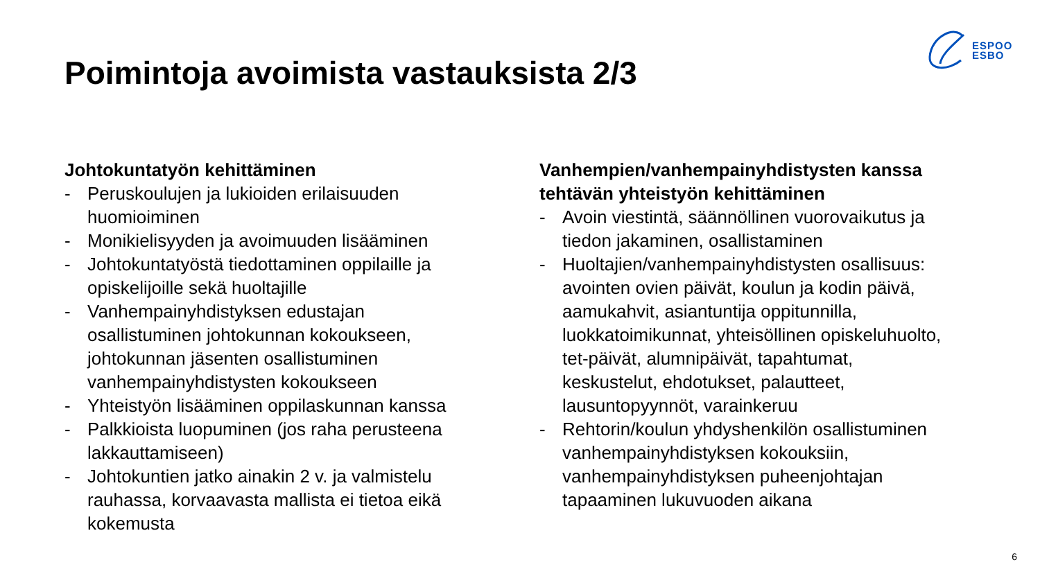ESPOO
ESBO
Poimintoja avoimista vastauksista 2/3
Johtokuntatyön kehittäminen
- Peruskoulujen ja lukioiden erilaisuuden huomioiminen
- Monikielisyyden ja avoimuuden lisääminen
- Johtokuntatyöstä tiedottaminen oppilaille ja opiskelijoille sekä huoltajille
- Vanhempainyhdistyksen edustajan osallistuminen johtokunnan kokoukseen, johtokunnan jäsenten osallistuminen vanhempainyhdistysten kokoukseen
- Yhteistyön lisääminen oppilaskunnan kanssa
- Palkkioista luopuminen (jos raha perusteena lakkauttamiseen)
- Johtokuntien jatko ainakin 2 v. ja valmistelu rauhassa, korvaavasta mallista ei tietoa eikä kokemusta
Vanhempien/vanhempainyhdistysten kanssa tehtävän yhteistyön kehittäminen
- Avoin viestintä, säännöllinen vuorovaikutus ja tiedon jakaminen, osallistaminen
- Huoltajien/vanhempainyhdistysten osallisuus: avointen ovien päivät, koulun ja kodin päivä, aamukahvit, asiantuntija oppitunnilla, luokkatoimikunnat, yhteisöllinen opiskeluhuolto, tet-päivät, alumnipäivät, tapahtumat, keskustelut, ehdotukset, palautteet, lausuntopyynnöt, varainkeruu
- Rehtorin/koulun yhdyshenkilön osallistuminen vanhempainyhdistyksen kokouksiin, vanhempainyhdistyksen puheenjohtajan tapaaminen lukuvuoden aikana
6